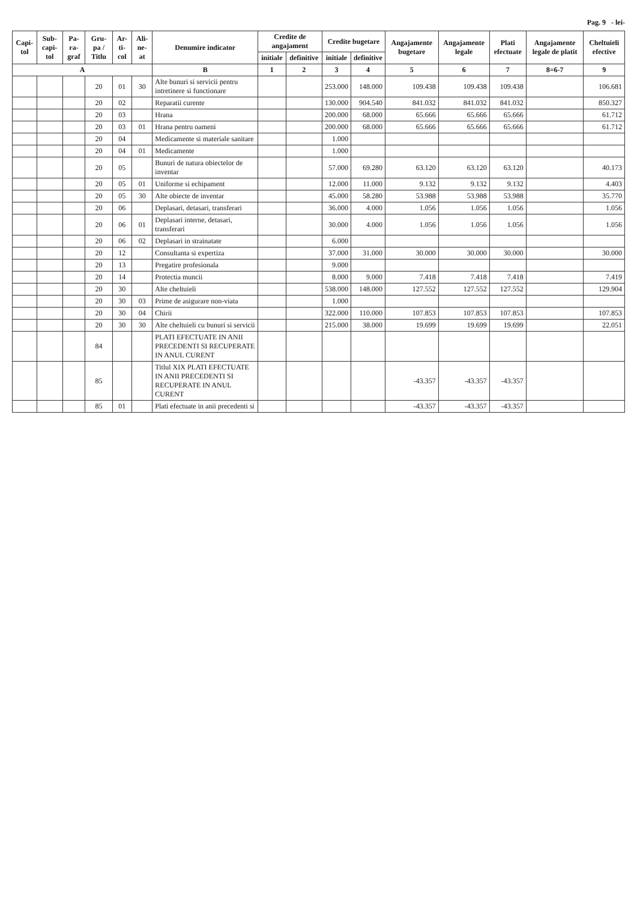Pag. 9 - lei-
| Capi-tol | Sub-capi-tol | Pa-ra-graf | Gru-pa / Titlu | Ar-ti-col | Ali-ne-at | Denumire indicator | Credite de angajament | | Credite bugetare | | Angajamente bugetare | Angajamente legale | Plati efectuate | Angajamente legale de platit | Cheltuieli efective |
| --- | --- | --- | --- | --- | --- | --- | --- | --- | --- | --- | --- | --- | --- | --- | --- |
| | | | | | | | initiale | definitive | initiale | definitive | | | | | |
| A | | | | | | B | 1 | 2 | 3 | 4 | 5 | 6 | 7 | 8=6-7 | 9 |
| | | | 20 | 01 | 30 | Alte bunuri si servicii pentru intretinere si functionare | | | 253.000 | 148.000 | 109.438 | 109.438 | 109.438 | | 106.681 |
| | | | 20 | 02 | | Reparatii curente | | | 130.000 | 904.540 | 841.032 | 841.032 | 841.032 | | 850.327 |
| | | | 20 | 03 | | Hrana | | | 200.000 | 68.000 | 65.666 | 65.666 | 65.666 | | 61.712 |
| | | | 20 | 03 | 01 | Hrana pentru oameni | | | 200.000 | 68.000 | 65.666 | 65.666 | 65.666 | | 61.712 |
| | | | 20 | 04 | | Medicamente si materiale sanitare | | | 1.000 | | | | | | |
| | | | 20 | 04 | 01 | Medicamente | | | 1.000 | | | | | | |
| | | | 20 | 05 | | Bunuri de natura obiectelor de inventar | | | 57.000 | 69.280 | 63.120 | 63.120 | 63.120 | | 40.173 |
| | | | 20 | 05 | 01 | Uniforme si echipament | | | 12.000 | 11.000 | 9.132 | 9.132 | 9.132 | | 4.403 |
| | | | 20 | 05 | 30 | Alte obiecte de inventar | | | 45.000 | 58.280 | 53.988 | 53.988 | 53.988 | | 35.770 |
| | | | 20 | 06 | | Deplasari, detasari, transferari | | | 36.000 | 4.000 | 1.056 | 1.056 | 1.056 | | 1.056 |
| | | | 20 | 06 | 01 | Deplasari interne, detasari, transferari | | | 30.000 | 4.000 | 1.056 | 1.056 | 1.056 | | 1.056 |
| | | | 20 | 06 | 02 | Deplasari in strainatate | | | 6.000 | | | | | | |
| | | | 20 | 12 | | Consultanta si expertiza | | | 37.000 | 31.000 | 30.000 | 30.000 | 30.000 | | 30.000 |
| | | | 20 | 13 | | Pregatire profesionala | | | 9.000 | | | | | | |
| | | | 20 | 14 | | Protectia muncii | | | 8.000 | 9.000 | 7.418 | 7.418 | 7.418 | | 7.419 |
| | | | 20 | 30 | | Alte cheltuieli | | | 538.000 | 148.000 | 127.552 | 127.552 | 127.552 | | 129.904 |
| | | | 20 | 30 | 03 | Prime de asigurare non-viata | | | 1.000 | | | | | | |
| | | | 20 | 30 | 04 | Chirii | | | 322.000 | 110.000 | 107.853 | 107.853 | 107.853 | | 107.853 |
| | | | 20 | 30 | 30 | Alte cheltuieli cu bunuri si servicii | | | 215.000 | 38.000 | 19.699 | 19.699 | 19.699 | | 22.051 |
| | | | 84 | | | PLATI EFECTUATE IN ANII PRECEDENTI SI RECUPERATE IN ANUL CURENT | | | | | | | | | |
| | | | 85 | | | Titlul XIX PLATI EFECTUATE IN ANII PRECEDENTI SI RECUPERATE IN ANUL CURENT | | | | | -43.357 | -43.357 | -43.357 | | |
| | | | 85 | 01 | | Plati efectuate in anii precedenti si | | | | | -43.357 | -43.357 | -43.357 | | |